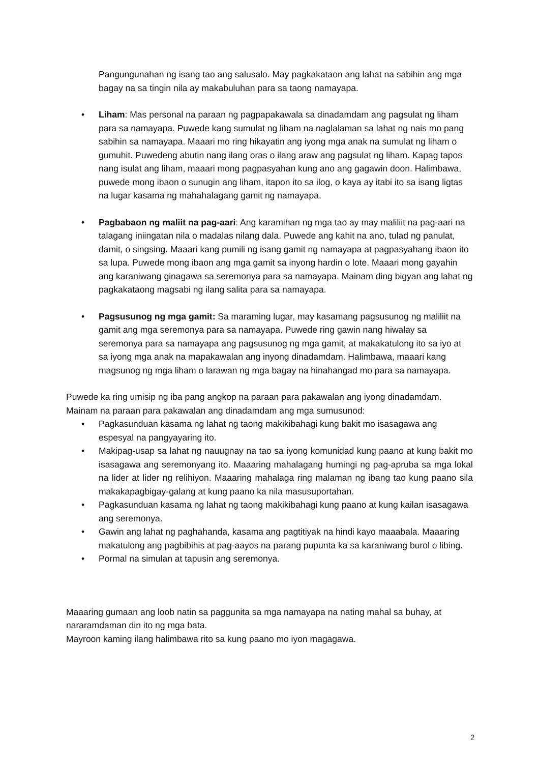Pangungunahan ng isang tao ang salusalo. May pagkakataon ang lahat na sabihin ang mga bagay na sa tingin nila ay makabuluhan para sa taong namayapa.
• Liham: Mas personal na paraan ng pagpapakawala sa dinadamdam ang pagsulat ng liham para sa namayapa. Puwede kang sumulat ng liham na naglalaman sa lahat ng nais mo pang sabihin sa namayapa. Maaari mo ring hikayatin ang iyong mga anak na sumulat ng liham o gumuhit. Puwedeng abutin nang ilang oras o ilang araw ang pagsulat ng liham. Kapag tapos nang isulat ang liham, maaari mong pagpasyahan kung ano ang gagawin doon. Halimbawa, puwede mong ibaon o sunugin ang liham, itapon ito sa ilog, o kaya ay itabi ito sa isang ligtas na lugar kasama ng mahahalagang gamit ng namayapa.
• Pagbabaon ng maliit na pag-aari: Ang karamihan ng mga tao ay may maliliit na pag-aari na talagang iniingatan nila o madalas nilang dala. Puwede ang kahit na ano, tulad ng panulat, damit, o singsing. Maaari kang pumili ng isang gamit ng namayapa at pagpasyahang ibaon ito sa lupa. Puwede mong ibaon ang mga gamit sa inyong hardin o lote. Maaari mong gayahin ang karaniwang ginagawa sa seremonya para sa namayapa. Mainam ding bigyan ang lahat ng pagkakataong magsabi ng ilang salita para sa namayapa.
• Pagsusunog ng mga gamit: Sa maraming lugar, may kasamang pagsusunog ng maliliit na gamit ang mga seremonya para sa namayapa. Puwede ring gawin nang hiwalay sa seremonya para sa namayapa ang pagsusunog ng mga gamit, at makakatulong ito sa iyo at sa iyong mga anak na mapakawalan ang inyong dinadamdam. Halimbawa, maaari kang magsunog ng mga liham o larawan ng mga bagay na hinahangad mo para sa namayapa.
Puwede ka ring umisip ng iba pang angkop na paraan para pakawalan ang iyong dinadamdam. Mainam na paraan para pakawalan ang dinadamdam ang mga sumusunod:
• Pagkasunduan kasama ng lahat ng taong makikibahagi kung bakit mo isasagawa ang espesyal na pangyayaring ito.
• Makipag-usap sa lahat ng nauugnay na tao sa iyong komunidad kung paano at kung bakit mo isasagawa ang seremonyang ito. Maaaring mahalagang humingi ng pag-apruba sa mga lokal na lider at lider ng relihiyon. Maaaring mahalaga ring malaman ng ibang tao kung paano sila makakapagbigay-galang at kung paano ka nila masusuportahan.
• Pagkasunduan kasama ng lahat ng taong makikibahagi kung paano at kung kailan isasagawa ang seremonya.
• Gawin ang lahat ng paghahanda, kasama ang pagtitiyak na hindi kayo maaabala. Maaaring makatulong ang pagbibihis at pag-aayos na parang pupunta ka sa karaniwang burol o libing.
• Pormal na simulan at tapusin ang seremonya.
Maaaring gumaan ang loob natin sa paggunita sa mga namayapa na nating mahal sa buhay, at nararamdaman din ito ng mga bata.
Mayroon kaming ilang halimbawa rito sa kung paano mo iyon magagawa.
2